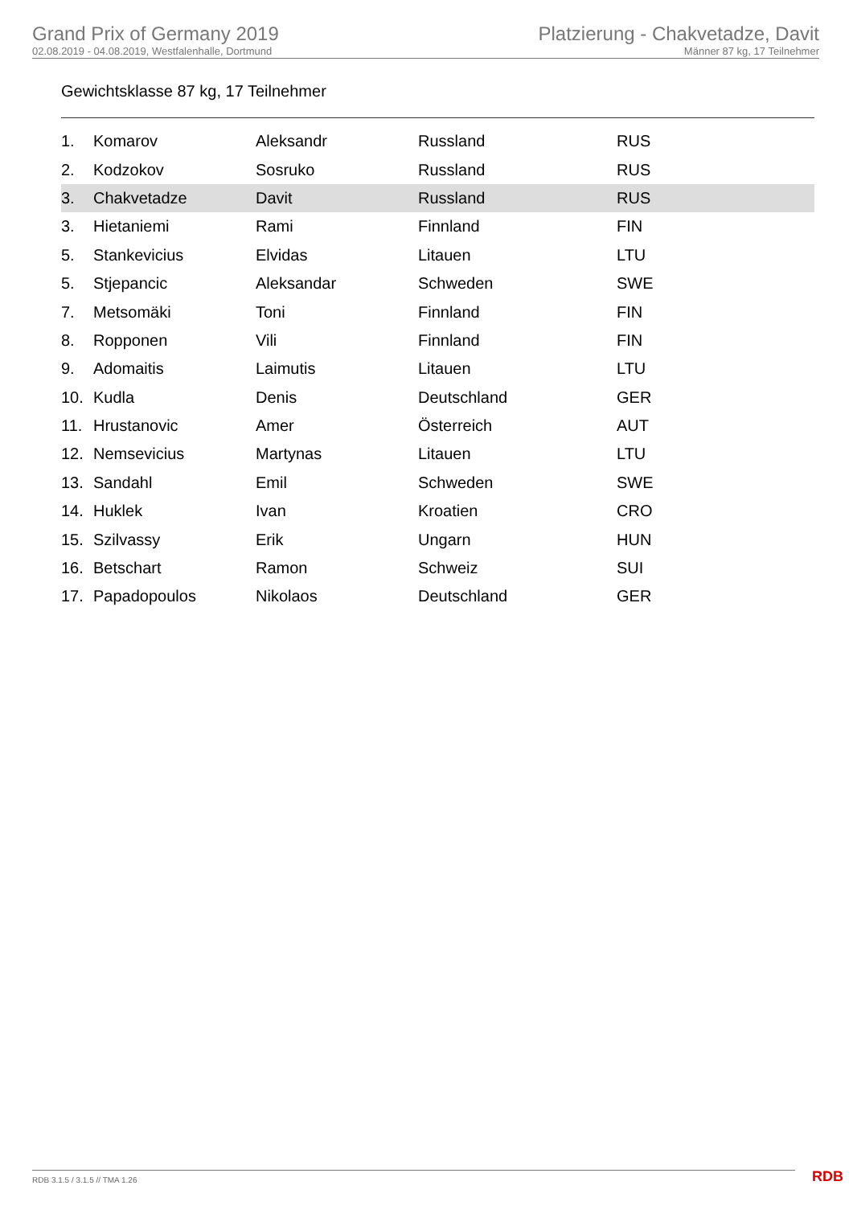Grand Prix of Germany 2019
02.08.2019 - 04.08.2019, Westfalenhalle, Dortmund
Platzierung - Chakvetadze, Davit
Männer 87 kg, 17 Teilnehmer
Gewichtsklasse 87 kg, 17 Teilnehmer
| 1. | Komarov | Aleksandr | Russland | RUS |
| 2. | Kodzokov | Sosruko | Russland | RUS |
| 3. | Chakvetadze | Davit | Russland | RUS |
| 3. | Hietaniemi | Rami | Finnland | FIN |
| 5. | Stankevicius | Elvidas | Litauen | LTU |
| 5. | Stjepancic | Aleksandar | Schweden | SWE |
| 7. | Metsomäki | Toni | Finnland | FIN |
| 8. | Ropponen | Vili | Finnland | FIN |
| 9. | Adomaitis | Laimutis | Litauen | LTU |
| 10. | Kudla | Denis | Deutschland | GER |
| 11. | Hrustanovic | Amer | Österreich | AUT |
| 12. | Nemsevicius | Martynas | Litauen | LTU |
| 13. | Sandahl | Emil | Schweden | SWE |
| 14. | Huklek | Ivan | Kroatien | CRO |
| 15. | Szilvassy | Erik | Ungarn | HUN |
| 16. | Betschart | Ramon | Schweiz | SUI |
| 17. | Papadopoulos | Nikolaos | Deutschland | GER |
RDB 3.1.5 / 3.1.5 // TMA 1.26 RDB